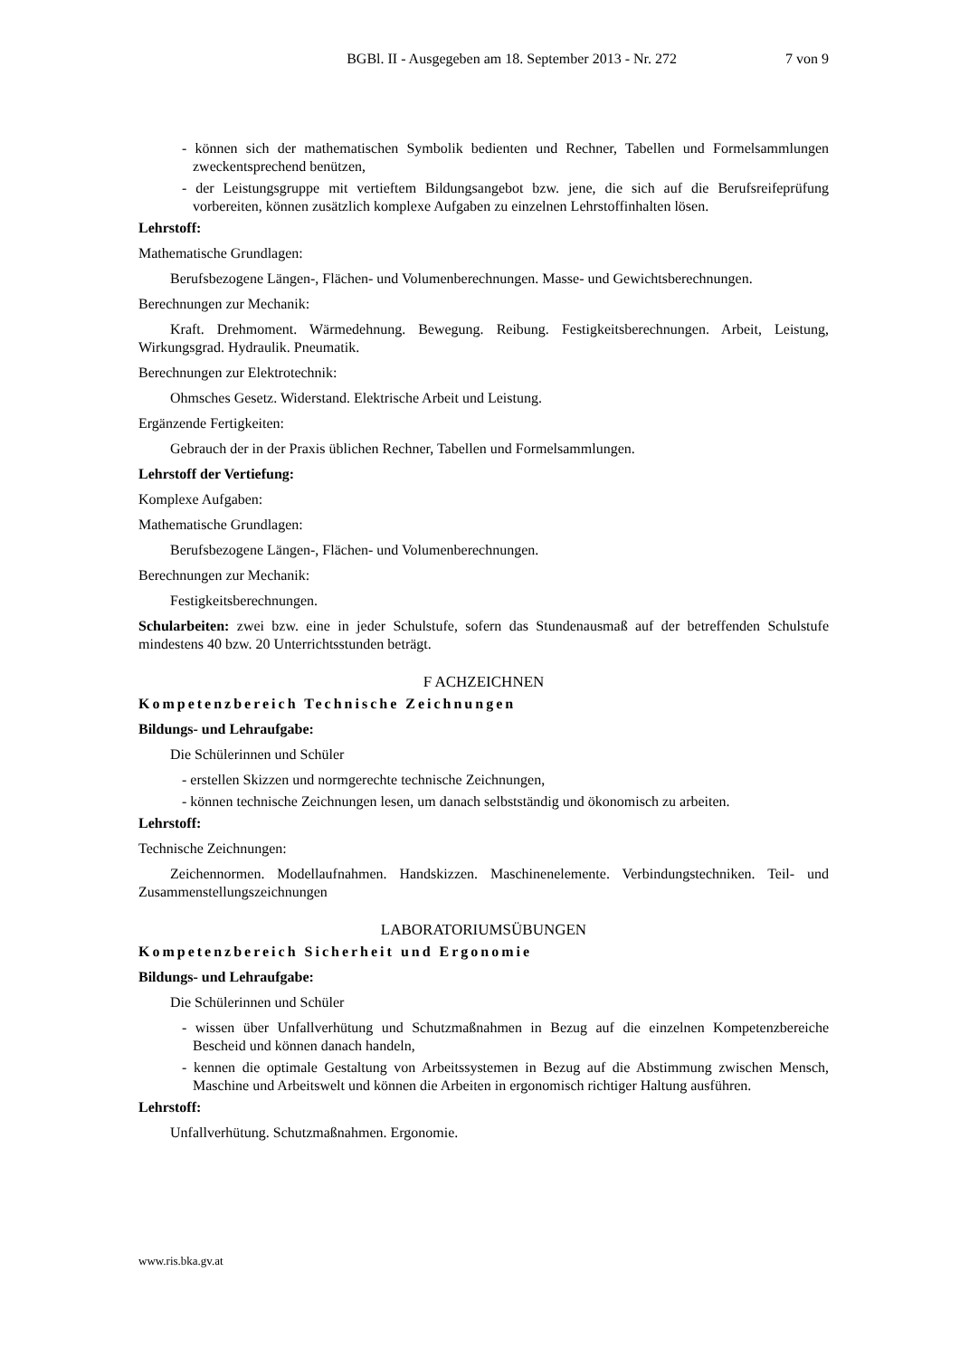BGBl. II - Ausgegeben am 18. September 2013 - Nr. 272 7 von 9
- können sich der mathematischen Symbolik bedienten und Rechner, Tabellen und Formelsammlungen zweckentsprechend benützen,
- der Leistungsgruppe mit vertieftem Bildungsangebot bzw. jene, die sich auf die Berufsreifeprüfung vorbereiten, können zusätzlich komplexe Aufgaben zu einzelnen Lehrstoffinhalten lösen.
Lehrstoff:
Mathematische Grundlagen:
Berufsbezogene Längen-, Flächen- und Volumenberechnungen. Masse- und Gewichtsberechnungen.
Berechnungen zur Mechanik:
Kraft. Drehmoment. Wärmedehnung. Bewegung. Reibung. Festigkeitsberechnungen. Arbeit, Leistung, Wirkungsgrad. Hydraulik. Pneumatik.
Berechnungen zur Elektrotechnik:
Ohmsches Gesetz. Widerstand. Elektrische Arbeit und Leistung.
Ergänzende Fertigkeiten:
Gebrauch der in der Praxis üblichen Rechner, Tabellen und Formelsammlungen.
Lehrstoff der Vertiefung:
Komplexe Aufgaben:
Mathematische Grundlagen:
Berufsbezogene Längen-, Flächen- und Volumenberechnungen.
Berechnungen zur Mechanik:
Festigkeitsberechnungen.
Schularbeiten: zwei bzw. eine in jeder Schulstufe, sofern das Stundenausmaß auf der betreffenden Schulstufe mindestens 40 bzw. 20 Unterrichtsstunden beträgt.
F ACHZEICHNEN
Kompetenzbereich Technische Zeichnungen
Bildungs- und Lehraufgabe:
Die Schülerinnen und Schüler
- erstellen Skizzen und normgerechte technische Zeichnungen,
- können technische Zeichnungen lesen, um danach selbstständig und ökonomisch zu arbeiten.
Lehrstoff:
Technische Zeichnungen:
Zeichennormen. Modellaufnahmen. Handskizzen. Maschinenelemente. Verbindungstechniken. Teil- und Zusammenstellungszeichnungen
LABORATORIUMSÜBUNGEN
Kompetenzbereich Sicherheit und Ergonomie
Bildungs- und Lehraufgabe:
Die Schülerinnen und Schüler
- wissen über Unfallverhütung und Schutzmaßnahmen in Bezug auf die einzelnen Kompetenzbereiche Bescheid und können danach handeln,
- kennen die optimale Gestaltung von Arbeitssystemen in Bezug auf die Abstimmung zwischen Mensch, Maschine und Arbeitswelt und können die Arbeiten in ergonomisch richtiger Haltung ausführen.
Lehrstoff:
Unfallverhütung. Schutzmaßnahmen. Ergonomie.
www.ris.bka.gv.at